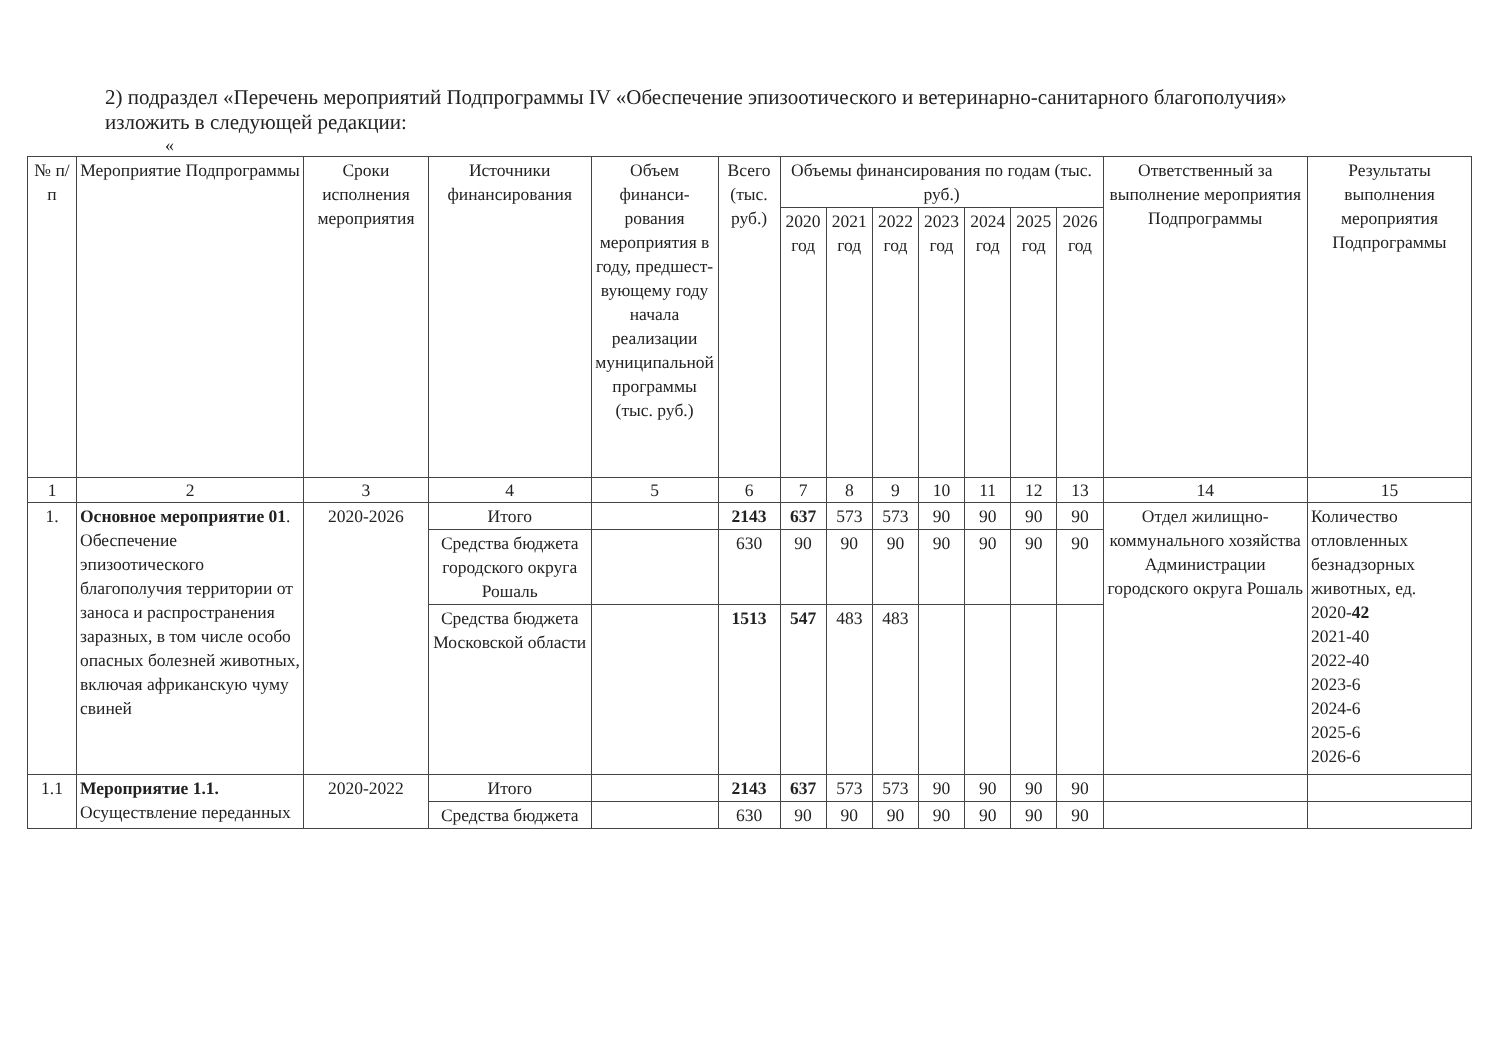2) подраздел «Перечень мероприятий Подпрограммы IV «Обеспечение эпизоотического и ветеринарно-санитарного благополучия» изложить в следующей редакции:
«
| № п/п | Мероприятие Подпрограммы | Сроки исполнения мероприятия | Источники финансирования | Объем финанси-рования мероприятия в году, предшест-вующему году начала реализации муниципальной программы (тыс. руб.) | Всего (тыс. руб.) | Объемы финансирования по годам (тыс. руб.) | | | | | | | Ответственный за выполнение мероприятия Подпрограммы | Результаты выполнения мероприятия Подпрограммы |
| --- | --- | --- | --- | --- | --- | --- | --- | --- | --- | --- | --- | --- | --- | --- |
| | | | | | | 2020 год | 2021 год | 2022 год | 2023 год | 2024 год | 2025 год | 2026 год | | |
| 1 | 2 | 3 | 4 | 5 | 6 | 7 | 8 | 9 | 10 | 11 | 12 | 13 | 14 | 15 |
| 1. | Основное мероприятие 01 . Обеспечение эпизоотического благополучия территории от заноса и распространения заразных, в том числе особо опасных болезней животных, включая африканскую чуму свиней | 2020-2026 | Итого | | 2143 | 637 | 573 | 573 | 90 | 90 | 90 | 90 | Отдел жилищно-коммунального хозяйства Администрации городского округа Рошаль | Количество отловленных безнадзорных животных, ед. 2020- 42 2021-40 2022-40 2023-6 2024-6 2025-6 2026-6 |
| | | | Средства бюджета городского округа Рошаль | | 630 | 90 | 90 | 90 | 90 | 90 | 90 | 90 | | |
| | | | Средства бюджета Московской области | | 1513 | 547 | 483 | 483 | | | | | | |
| 1.1 | Мероприятие 1.1. Осуществление переданных | 2020-2022 | Итого | | 2143 | 637 | 573 | 573 | 90 | 90 | 90 | 90 | | |
| | | | Средства бюджета | | 630 | 90 | 90 | 90 | 90 | 90 | 90 | 90 | | |